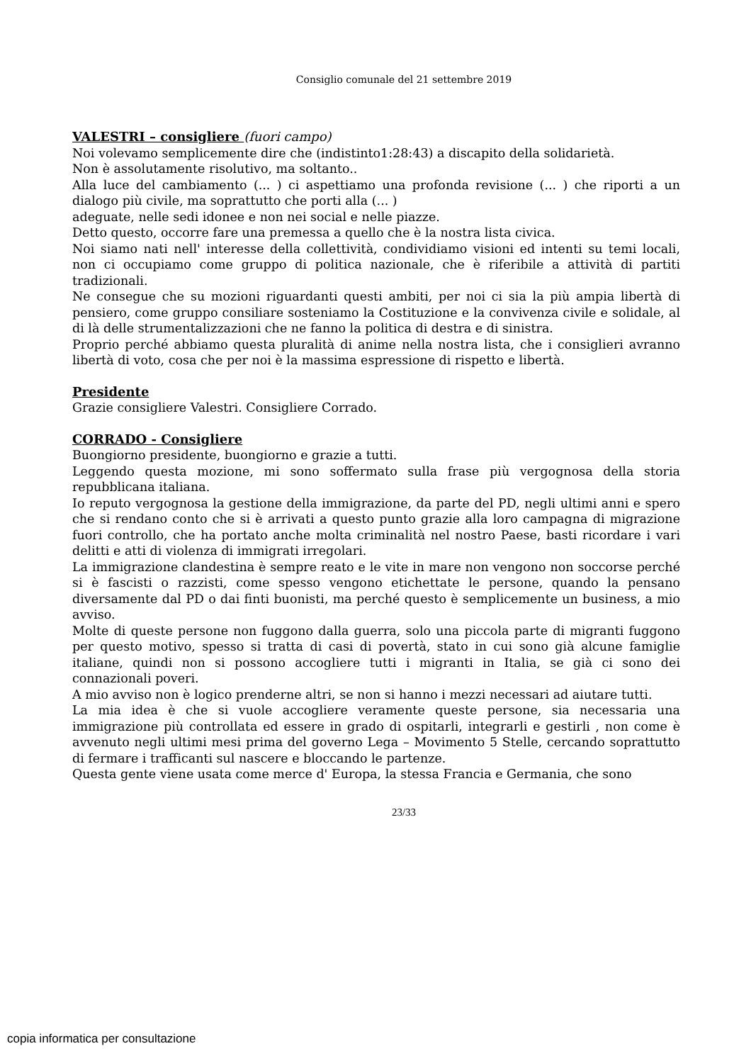Consiglio comunale del 21 settembre 2019
VALESTRI – consigliere (fuori campo)
Noi volevamo semplicemente dire che (indistinto1:28:43) a discapito della solidarietà.
Non è assolutamente risolutivo, ma soltanto..
Alla luce del cambiamento (... ) ci aspettiamo una profonda revisione (... ) che riporti a un dialogo più civile, ma soprattutto che porti alla (... )
adeguate, nelle sedi idonee e non nei social e nelle piazze.
Detto questo, occorre fare una premessa a quello che è la nostra lista civica.
Noi siamo nati nell' interesse della collettività, condividiamo visioni ed intenti su temi locali, non ci occupiamo come gruppo di politica nazionale, che è riferibile a attività di partiti tradizionali.
Ne consegue che su mozioni riguardanti questi ambiti, per noi ci sia la più ampia libertà di pensiero, come gruppo consiliare sosteniamo la Costituzione e la convivenza civile e solidale, al di là delle strumentalizzazioni che ne fanno la politica di destra e di sinistra.
Proprio perché abbiamo questa pluralità di anime nella nostra lista, che i consiglieri avranno libertà di voto, cosa che per noi è la massima espressione di rispetto e libertà.
Presidente
Grazie consigliere Valestri. Consigliere Corrado.
CORRADO - Consigliere
Buongiorno presidente, buongiorno e grazie a tutti.
Leggendo questa mozione, mi sono soffermato sulla frase più vergognosa della storia repubblicana italiana.
Io reputo vergognosa la gestione della immigrazione, da parte del PD, negli ultimi anni e spero che si rendano conto che si è arrivati a questo punto grazie alla loro campagna di migrazione fuori controllo, che ha portato anche molta criminalità nel nostro Paese, basti ricordare i vari delitti e atti di violenza di immigrati irregolari.
La immigrazione clandestina è sempre reato e le vite in mare non vengono non soccorse perché si è fascisti o razzisti, come spesso vengono etichettate le persone, quando la pensano diversamente dal PD o dai finti buonisti, ma perché questo è semplicemente un business, a mio avviso.
Molte di queste persone non fuggono dalla guerra, solo una piccola parte di migranti fuggono per questo motivo, spesso si tratta di casi di povertà, stato in cui sono già alcune famiglie italiane, quindi non si possono accogliere tutti i migranti in Italia, se già ci sono dei connazionali poveri.
A mio avviso non è logico prenderne altri, se non si hanno i mezzi necessari ad aiutare tutti.
La mia idea è che si vuole accogliere veramente queste persone, sia necessaria una immigrazione più controllata ed essere in grado di ospitarli, integrarli e gestirli , non come è avvenuto negli ultimi mesi prima del governo Lega – Movimento 5 Stelle, cercando soprattutto di fermare i trafficanti sul nascere e bloccando le partenze.
Questa gente viene usata come merce d' Europa, la stessa Francia e Germania, che sono
23/33
copia informatica per consultazione